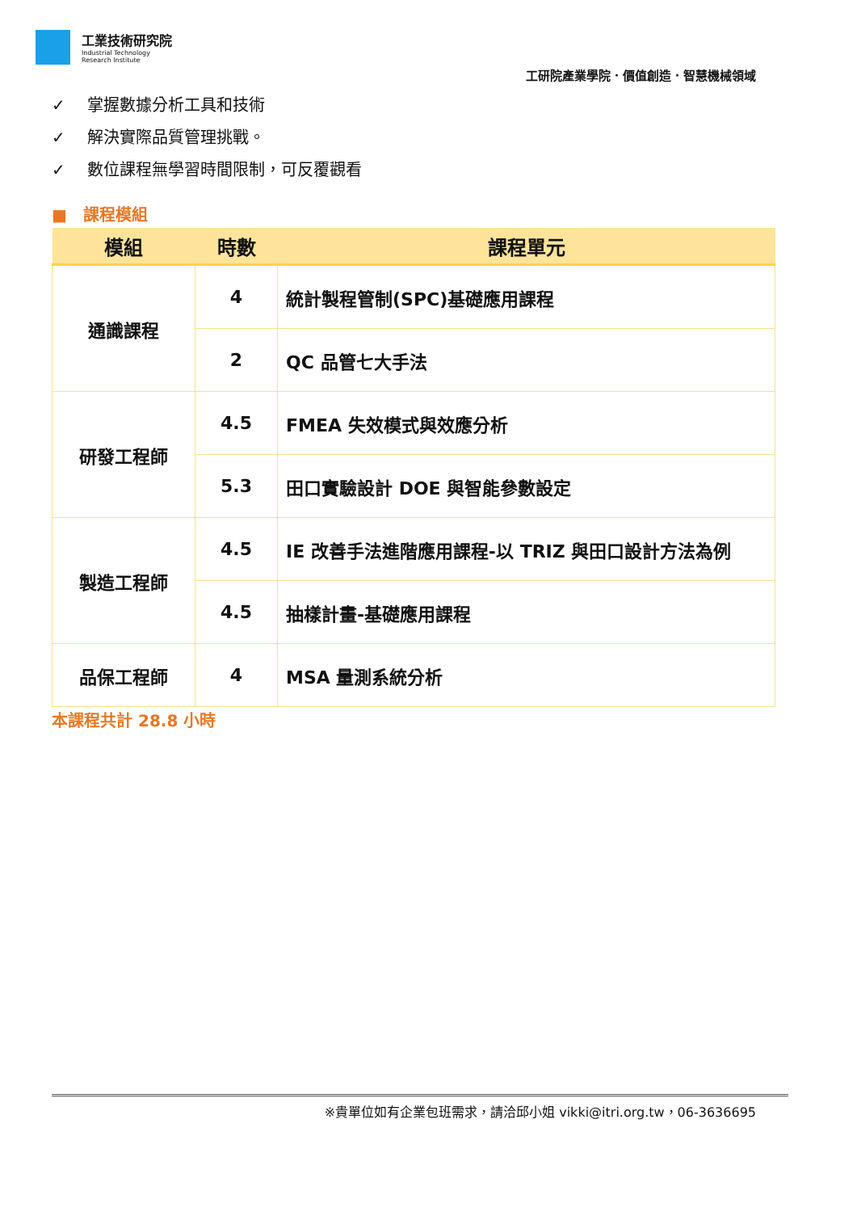工業技術研究院
Industrial Technology
Research Institute
工研院產業學院．價值創造．智慧機械領域
✓ 掌握數據分析工具和技術
✓ 解決實際品質管理挑戰。
✓ 數位課程無學習時間限制，可反覆觀看
■　課程模組
| 模組 | 時數 | 課程單元 |
| --- | --- | --- |
| 通識課程 | 4 | 統計製程管制(SPC)基礎應用課程 |
| | 2 | QC 品管七大手法 |
| 研發工程師 | 4.5 | FMEA 失效模式與效應分析 |
| | 5.3 | 田口實驗設計 DOE 與智能參數設定 |
| 製造工程師 | 4.5 | IE 改善手法進階應用課程-以 TRIZ 與田口設計方法為例 |
| | 4.5 | 抽樣計畫-基礎應用課程 |
| 品保工程師 | 4 | MSA 量測系統分析 |
本課程共計 28.8 小時
※貴單位如有企業包班需求，請洽邱小姐 vikki@itri.org.tw，06-3636695